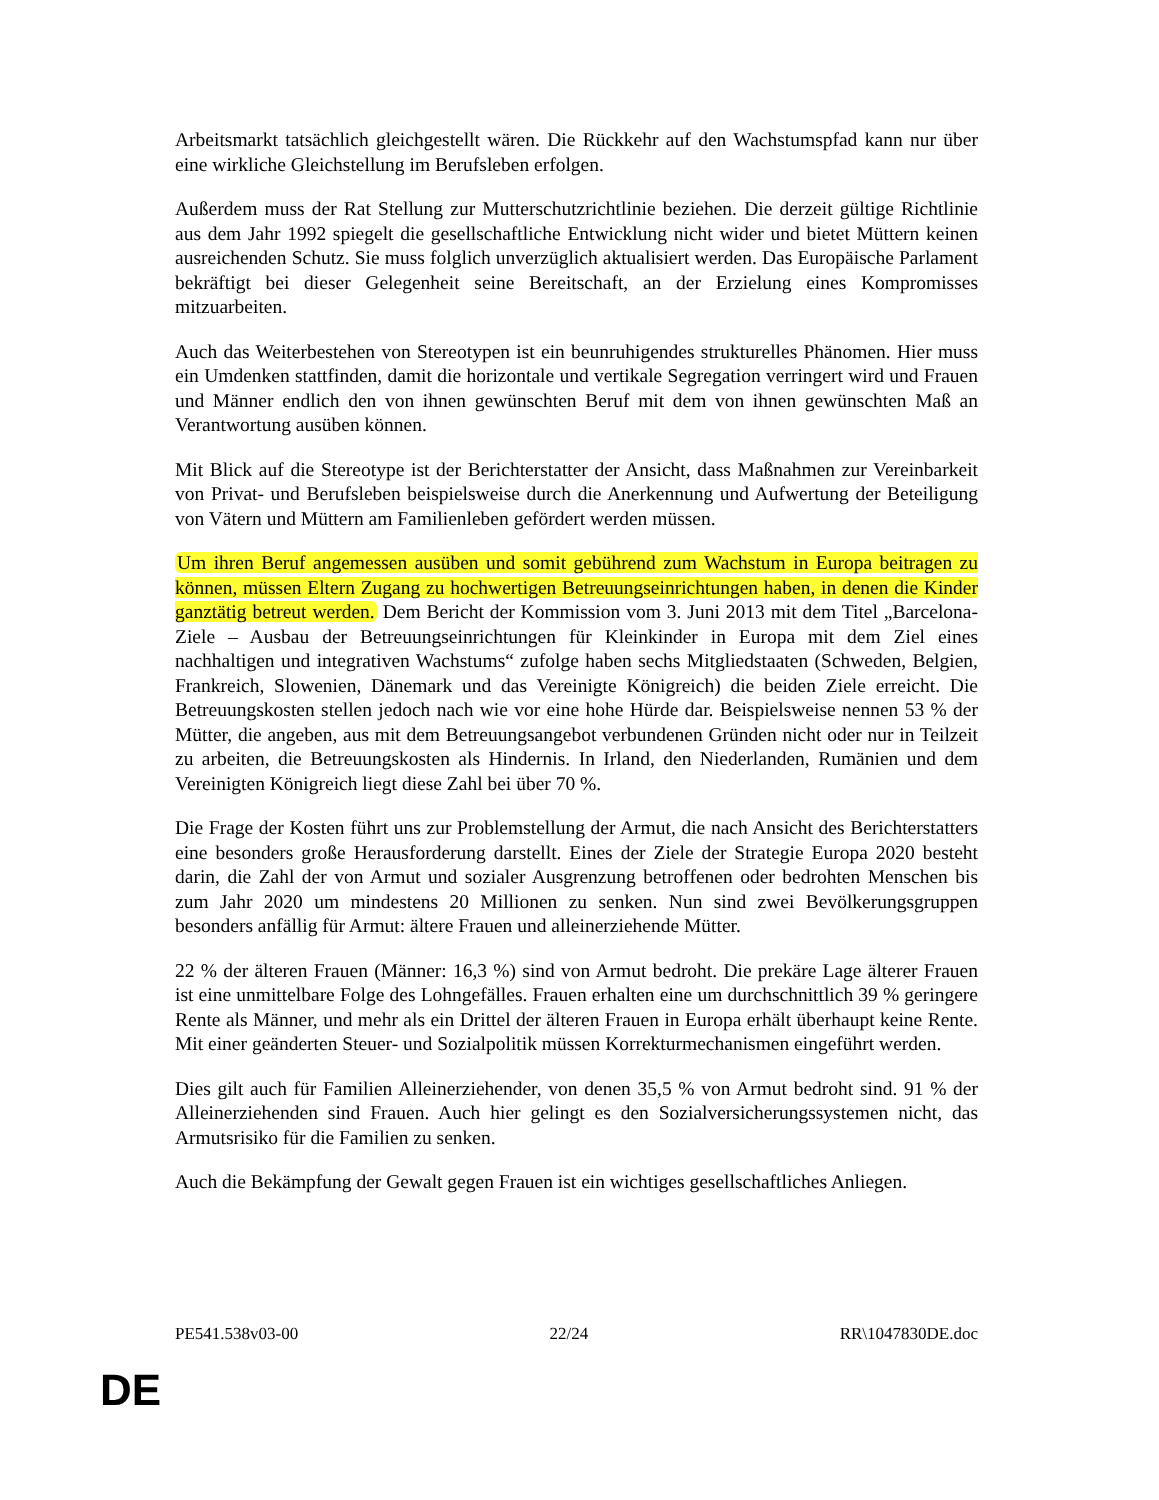Arbeitsmarkt tatsächlich gleichgestellt wären. Die Rückkehr auf den Wachstumspfad kann nur über eine wirkliche Gleichstellung im Berufsleben erfolgen.
Außerdem muss der Rat Stellung zur Mutterschutzrichtlinie beziehen. Die derzeit gültige Richtlinie aus dem Jahr 1992 spiegelt die gesellschaftliche Entwicklung nicht wider und bietet Müttern keinen ausreichenden Schutz. Sie muss folglich unverzüglich aktualisiert werden. Das Europäische Parlament bekräftigt bei dieser Gelegenheit seine Bereitschaft, an der Erzielung eines Kompromisses mitzuarbeiten.
Auch das Weiterbestehen von Stereotypen ist ein beunruhigendes strukturelles Phänomen. Hier muss ein Umdenken stattfinden, damit die horizontale und vertikale Segregation verringert wird und Frauen und Männer endlich den von ihnen gewünschten Beruf mit dem von ihnen gewünschten Maß an Verantwortung ausüben können.
Mit Blick auf die Stereotype ist der Berichterstatter der Ansicht, dass Maßnahmen zur Vereinbarkeit von Privat- und Berufsleben beispielsweise durch die Anerkennung und Aufwertung der Beteiligung von Vätern und Müttern am Familienleben gefördert werden müssen.
Um ihren Beruf angemessen ausüben und somit gebührend zum Wachstum in Europa beitragen zu können, müssen Eltern Zugang zu hochwertigen Betreuungseinrichtungen haben, in denen die Kinder ganztätig betreut werden. Dem Bericht der Kommission vom 3. Juni 2013 mit dem Titel „Barcelona-Ziele – Ausbau der Betreuungseinrichtungen für Kleinkinder in Europa mit dem Ziel eines nachhaltigen und integrativen Wachstums“ zufolge haben sechs Mitgliedstaaten (Schweden, Belgien, Frankreich, Slowenien, Dänemark und das Vereinigte Königreich) die beiden Ziele erreicht. Die Betreuungskosten stellen jedoch nach wie vor eine hohe Hürde dar. Beispielsweise nennen 53 % der Mütter, die angeben, aus mit dem Betreuungsangebot verbundenen Gründen nicht oder nur in Teilzeit zu arbeiten, die Betreuungskosten als Hindernis. In Irland, den Niederlanden, Rumänien und dem Vereinigten Königreich liegt diese Zahl bei über 70 %.
Die Frage der Kosten führt uns zur Problemstellung der Armut, die nach Ansicht des Berichterstatters eine besonders große Herausforderung darstellt. Eines der Ziele der Strategie Europa 2020 besteht darin, die Zahl der von Armut und sozialer Ausgrenzung betroffenen oder bedrohten Menschen bis zum Jahr 2020 um mindestens 20 Millionen zu senken. Nun sind zwei Bevölkerungsgruppen besonders anfällig für Armut: ältere Frauen und alleinerziehende Mütter.
22 % der älteren Frauen (Männer: 16,3 %) sind von Armut bedroht. Die prekäre Lage älterer Frauen ist eine unmittelbare Folge des Lohngefälles. Frauen erhalten eine um durchschnittlich 39 % geringere Rente als Männer, und mehr als ein Drittel der älteren Frauen in Europa erhält überhaupt keine Rente. Mit einer geänderten Steuer- und Sozialpolitik müssen Korrekturmechanismen eingeführt werden.
Dies gilt auch für Familien Alleinerziehender, von denen 35,5 % von Armut bedroht sind. 91 % der Alleinerziehenden sind Frauen. Auch hier gelingt es den Sozialversicherungssystemen nicht, das Armutsrisiko für die Familien zu senken.
Auch die Bekämpfung der Gewalt gegen Frauen ist ein wichtiges gesellschaftliches Anliegen.
PE541.538v03-00 22/24 RR\1047830DE.doc
DE